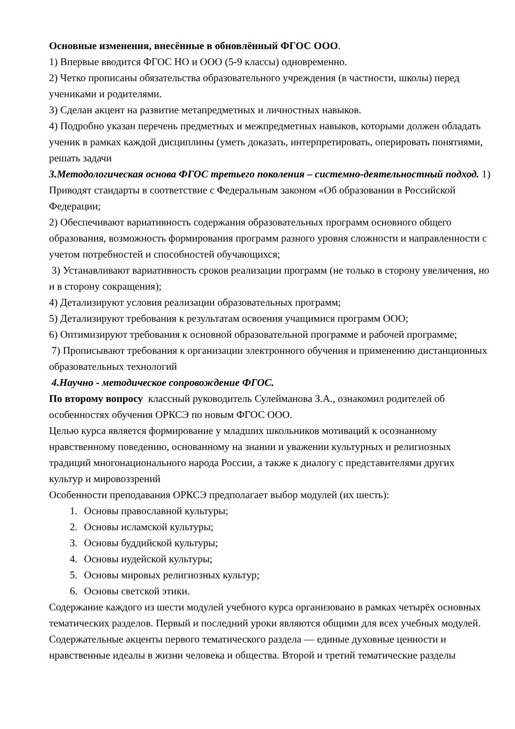Основные изменения, внесённые в обновлённый ФГОС ООО.
1) Впервые вводится ФГОС НО и ООО (5-9 классы) одновременно.
2) Четко прописаны обязательства образовательного учреждения (в частности, школы) перед учениками и родителями.
3) Сделан акцент на развитие метапредметных и личностных навыков.
4) Подробно указан перечень предметных и межпредметных навыков, которыми должен обладать ученик в рамках каждой дисциплины (уметь доказать, интерпретировать, оперировать понятиями, решать задачи
3.Методологическая основа ФГОС третьего поколения – системно-деятельностный подход. 1) Приводят стандарты в соответствие с Федеральным законом «Об образовании в Российской Федерации;
2) Обеспечивают вариативность содержания образовательных программ основного общего образования, возможность формирования программ разного уровня сложности и направленности с учетом потребностей и способностей обучающихся;
3) Устанавливают вариативность сроков реализации программ (не только в сторону увеличения, но и в сторону сокращения);
4) Детализируют условия реализации образовательных программ;
5) Детализируют требования к результатам освоения учащимися программ ООО;
6) Оптимизируют требования к основной образовательной программе и рабочей программе;
7) Прописывают требования к организации электронного обучения и применению дистанционных образовательных технологий
4.Научно - методическое сопровождение ФГОС.
По второму вопросу классный руководитель Сулейманова З.А., ознакомил родителей об особенностях обучения ОРКСЭ по новым ФГОС ООО.
Целью курса является формирование у младших школьников мотиваций к осознанному нравственному поведению, основанному на знании и уважении культурных и религиозных традиций многонационального народа России, а также к диалогу с представителями других культур и мировоззрений
Особенности преподавания ОРКСЭ предполагает выбор модулей (их шесть):
1. Основы православной культуры;
2. Основы исламской культуры;
3. Основы буддийской культуры;
4. Основы иудейской культуры;
5. Основы мировых религиозных культур;
6. Основы светской этики.
Содержание каждого из шести модулей учебного курса организовано в рамках четырёх основных тематических разделов. Первый и последний уроки являются общими для всех учебных модулей. Содержательные акценты первого тематического раздела — единые духовные ценности и нравственные идеалы в жизни человека и общества. Второй и третий тематические разделы